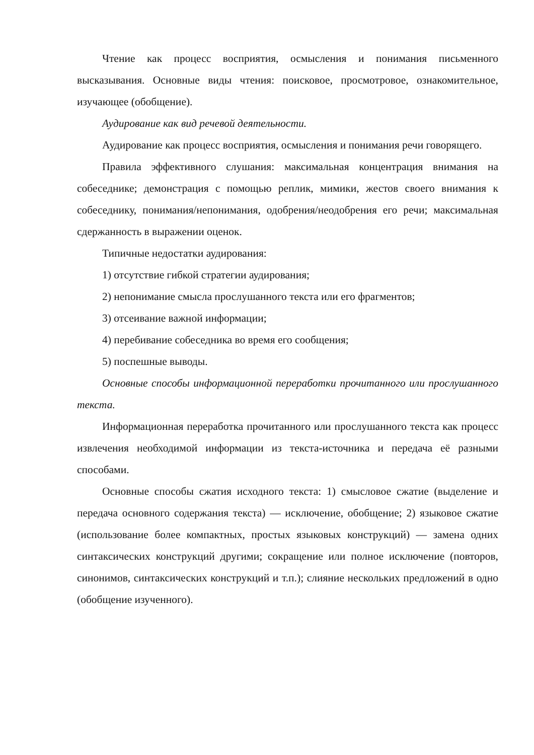Чтение как процесс восприятия, осмысления и понимания письменного высказывания. Основные виды чтения: поисковое, просмотровое, ознакомительное, изучающее (обобщение).
Аудирование как вид речевой деятельности.
Аудирование как процесс восприятия, осмысления и понимания речи говорящего.
Правила эффективного слушания: максимальная концентрация внимания на собеседнике; демонстрация с помощью реплик, мимики, жестов своего внимания к собеседнику, понимания/непонимания, одобрения/неодобрения его речи; максимальная сдержанность в выражении оценок.
Типичные недостатки аудирования:
1) отсутствие гибкой стратегии аудирования;
2) непонимание смысла прослушанного текста или его фрагментов;
3) отсеивание важной информации;
4) перебивание собеседника во время его сообщения;
5) поспешные выводы.
Основные способы информационной переработки прочитанного или прослушанного текста.
Информационная переработка прочитанного или прослушанного текста как процесс извлечения необходимой информации из текста-источника и передача её разными способами.
Основные способы сжатия исходного текста: 1) смысловое сжатие (выделение и передача основного содержания текста) — исключение, обобщение; 2) языковое сжатие (использование более компактных, простых языковых конструкций) — замена одних синтаксических конструкций другими; сокращение или полное исключение (повторов, синонимов, синтаксических конструкций и т.п.); слияние нескольких предложений в одно (обобщение изученного).